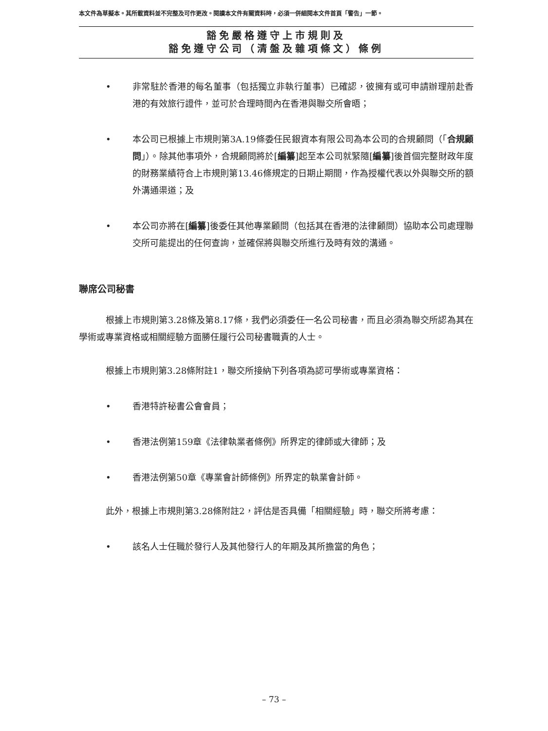本文件為草擬本。其所載資料並不完整及可作更改。閱讀本文件有關資料時，必須一併細閱本文件首頁「警告」一節。
豁免嚴格遵守上市規則及
豁免遵守公司（清盤及雜項條文）條例
• 非常駐於香港的每名董事（包括獨立非執行董事）已確認，彼擁有或可申請辦理前赴香港的有效旅行證件，並可於合理時間內在香港與聯交所會晤；
• 本公司已根據上市規則第3A.19條委任民銀資本有限公司為本公司的合規顧問（「合規顧問」）。除其他事項外，合規顧問將於[編纂]起至本公司就緊隨[編纂]後首個完整財政年度的財務業績符合上市規則第13.46條規定的日期止期間，作為授權代表以外與聯交所的額外溝通渠道；及
• 本公司亦將在[編纂]後委任其他專業顧問（包括其在香港的法律顧問）協助本公司處理聯交所可能提出的任何查詢，並確保將與聯交所進行及時有效的溝通。
聯席公司秘書
根據上市規則第3.28條及第8.17條，我們必須委任一名公司秘書，而且必須為聯交所認為其在學術或專業資格或相關經驗方面勝任履行公司秘書職責的人士。
根據上市規則第3.28條附註1，聯交所接納下列各項為認可學術或專業資格：
• 香港特許秘書公會會員；
• 香港法例第159章《法律執業者條例》所界定的律師或大律師；及
• 香港法例第50章《專業會計師條例》所界定的執業會計師。
此外，根據上市規則第3.28條附註2，評估是否具備「相關經驗」時，聯交所將考慮：
• 該名人士任職於發行人及其他發行人的年期及其所擔當的角色；
– 73 –